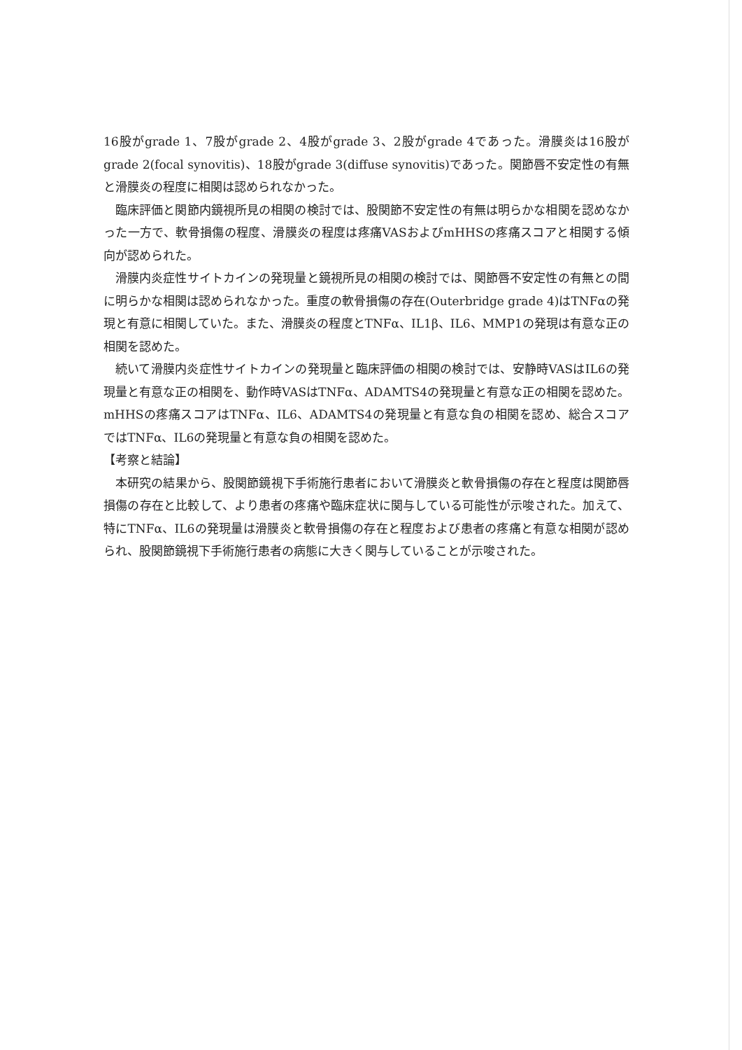16股がgrade 1、7股がgrade 2、4股がgrade 3、2股がgrade 4であった。滑膜炎は16股がgrade 2(focal synovitis)、18股がgrade 3(diffuse synovitis)であった。関節唇不安定性の有無と滑膜炎の程度に相関は認められなかった。
臨床評価と関節内鏡視所見の相関の検討では、股関節不安定性の有無は明らかな相関を認めなかった一方で、軟骨損傷の程度、滑膜炎の程度は疼痛VASおよびmHHSの疼痛スコアと相関する傾向が認められた。
滑膜内炎症性サイトカインの発現量と鏡視所見の相関の検討では、関節唇不安定性の有無との間に明らかな相関は認められなかった。重度の軟骨損傷の存在(Outerbridge grade 4)はTNFαの発現と有意に相関していた。また、滑膜炎の程度とTNFα、IL1β、IL6、MMP1の発現は有意な正の相関を認めた。
続いて滑膜内炎症性サイトカインの発現量と臨床評価の相関の検討では、安静時VASはIL6の発現量と有意な正の相関を、動作時VASはTNFα、ADAMTS4の発現量と有意な正の相関を認めた。mHHSの疼痛スコアはTNFα、IL6、ADAMTS4の発現量と有意な負の相関を認め、総合スコアではTNFα、IL6の発現量と有意な負の相関を認めた。
【考察と結論】
本研究の結果から、股関節鏡視下手術施行患者において滑膜炎と軟骨損傷の存在と程度は関節唇損傷の存在と比較して、より患者の疼痛や臨床症状に関与している可能性が示唆された。加えて、特にTNFα、IL6の発現量は滑膜炎と軟骨損傷の存在と程度および患者の疼痛と有意な相関が認められ、股関節鏡視下手術施行患者の病態に大きく関与していることが示唆された。